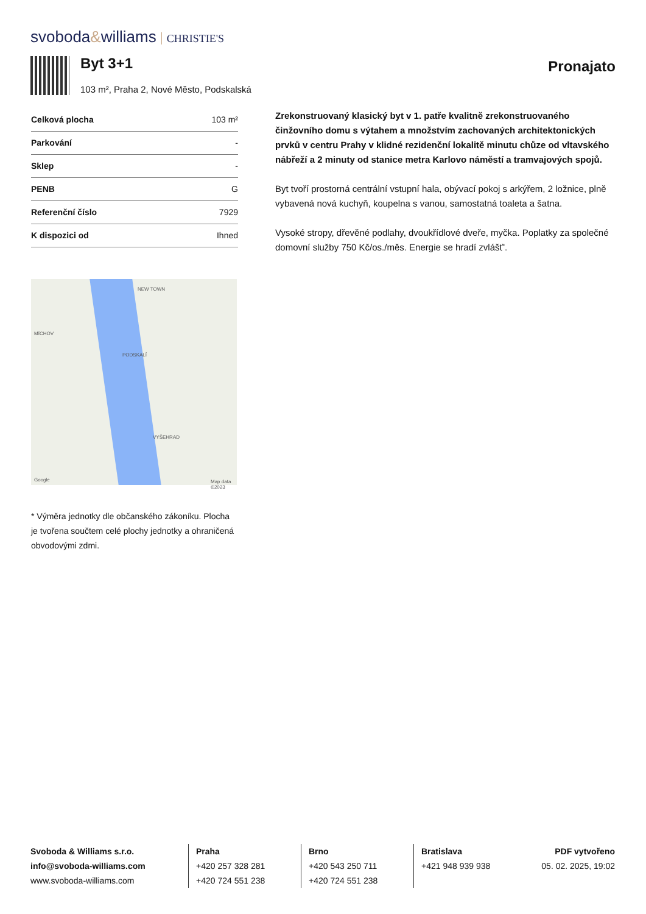svoboda&williams CHRISTIE'S
Byt 3+1
103 m², Praha 2, Nové Město, Podskalská
Pronajato
| Celková plocha | 103 m² |
| Parkování | - |
| Sklep | - |
| PENB | G |
| Referenční číslo | 7929 |
| K dispozici od | Ihned |
NEW TOWN
PODSKALÍ
VYŠEHRAD
MÍCHOV
Google Map data ©2023
* Výměra jednotky dle občanského zákoníku. Plocha je tvořena součtem celé plochy jednotky a ohraničená obvodovými zdmi.
Zrekonstruovaný klasický byt v 1. patře kvalitně zrekonstruovaného činžovního domu s výtahem a množstvím zachovaných architektonických prvků v centru Prahy v klidné rezidenční lokalitě minutu chůze od vltavského nábřeží a 2 minuty od stanice metra Karlovo náměstí a tramvajových spojů.
Byt tvoří prostorná centrální vstupní hala, obývací pokoj s arkýřem, 2 ložnice, plně vybavená nová kuchyň, koupelna s vanou, samostatná toaleta a šatna.
Vysoké stropy, dřevěné podlahy, dvoukřídlové dveře, myčka. Poplatky za společné domovní služby 750 Kč/os./měs. Energie se hradí zvlášť'.
Svoboda & Williams s.r.o.
info@svoboda-williams.com
www.svoboda-williams.com
Praha
+420 257 328 281
+420 724 551 238
Brno
+420 543 250 711
+420 724 551 238
Bratislava
+421 948 939 938
PDF vytvořeno
05. 02. 2025, 19:02